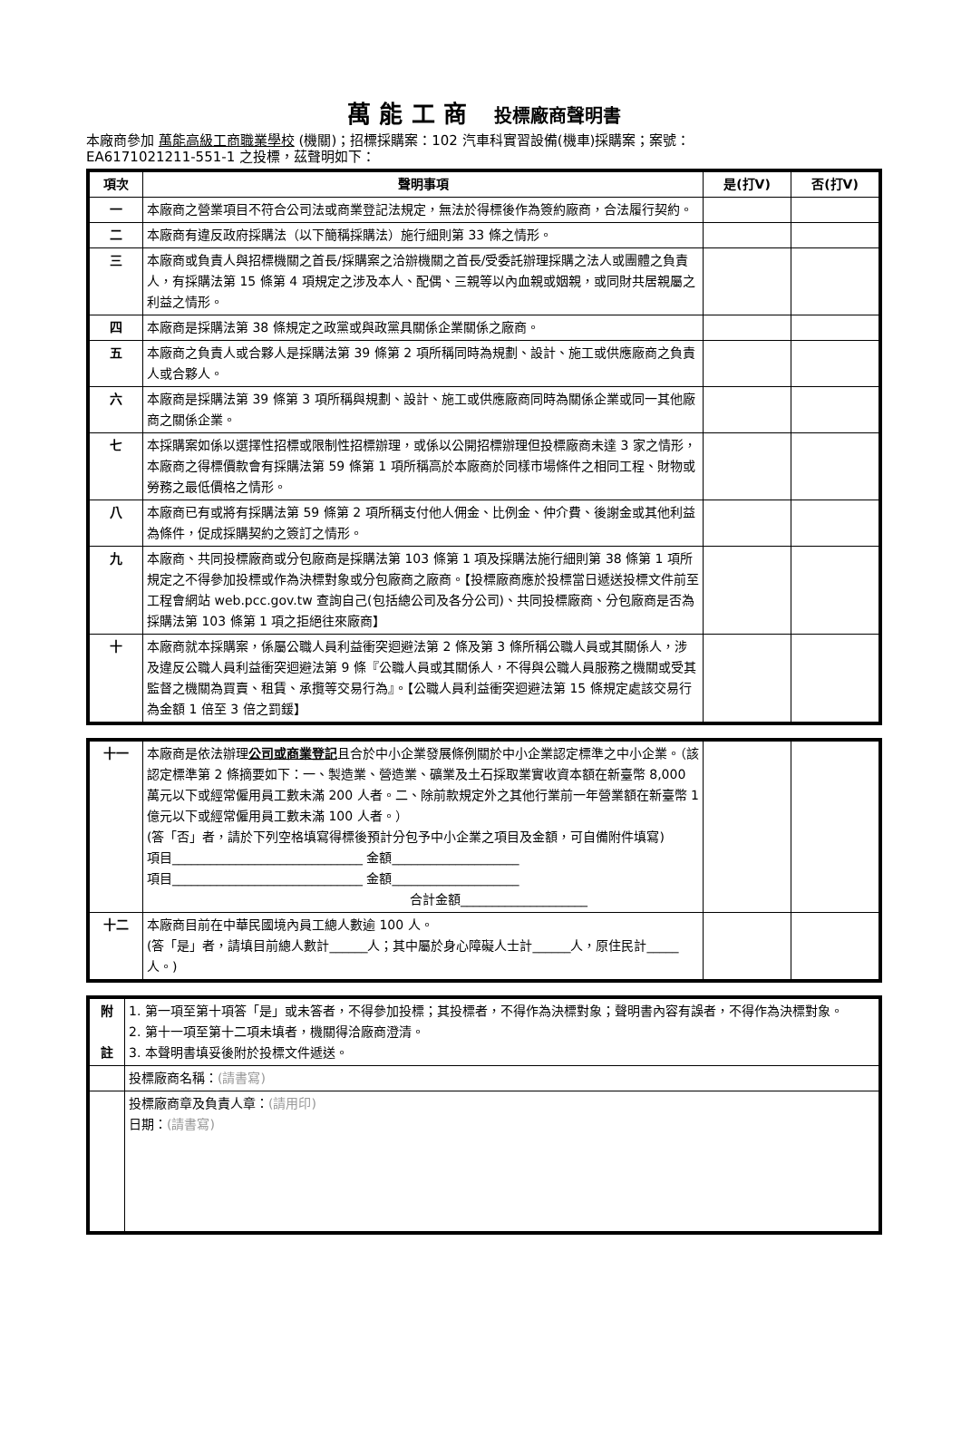萬 能 工 商 投標廠商聲明書
本廠商參加 萬能高級工商職業學校 (機關)；招標採購案：102 汽車科實習設備(機車)採購案；案號：
EA6171021211-551-1 之投標，茲聲明如下：
| 項次 | 聲明事項 | 是(打V) | 否(打V) |
| --- | --- | --- | --- |
| 一 | 本廠商之營業項目不符合公司法或商業登記法規定，無法於得標後作為簽約廠商，合法履行契約。 | | |
| 二 | 本廠商有違反政府採購法（以下簡稱採購法）施行細則第 33 條之情形。 | | |
| 三 | 本廠商或負責人與招標機關之首長/採購案之洽辦機關之首長/受委託辦理採購之法人或團體之負責人，有採購法第 15 條第 4 項規定之涉及本人、配偶、三親等以內血親或姻親，或同財共居親屬之利益之情形。 | | |
| 四 | 本廠商是採購法第 38 條規定之政黨或與政黨具關係企業關係之廠商。 | | |
| 五 | 本廠商之負責人或合夥人是採購法第 39 條第 2 項所稱同時為規劃、設計、施工或供應廠商之負責人或合夥人。 | | |
| 六 | 本廠商是採購法第 39 條第 3 項所稱與規劃、設計、施工或供應廠商同時為關係企業或同一其他廠商之關係企業。 | | |
| 七 | 本採購案如係以選擇性招標或限制性招標辦理，或係以公開招標辦理但投標廠商未達 3 家之情形，本廠商之得標價款會有採購法第 59 條第 1 項所稱高於本廠商於同樣市場條件之相同工程、財物或勞務之最低價格之情形。 | | |
| 八 | 本廠商已有或將有採購法第 59 條第 2 項所稱支付他人佣金、比例金、仲介費、後謝金或其他利益為條件，促成採購契約之簽訂之情形。 | | |
| 九 | 本廠商、共同投標廠商或分包廠商是採購法第 103 條第 1 項及採購法施行細則第 38 條第 1 項所規定之不得參加投標或作為決標對象或分包廠商之廠商。【投標廠商應於投標當日遞送投標文件前至工程會網站 web.pcc.gov.tw 查詢自己(包括總公司及各分公司)、共同投標廠商、分包廠商是否為採購法第 103 條第 1 項之拒絕往來廠商】 | | |
| 十 | 本廠商就本採購案，係屬公職人員利益衝突迴避法第 2 條及第 3 條所稱公職人員或其關係人，涉及違反公職人員利益衝突迴避法第 9 條『公職人員或其關係人，不得與公職人員服務之機關或受其監督之機關為買賣、租賃、承攬等交易行為』。【公職人員利益衝突迴避法第 15 條規定處該交易行為金額 1 倍至 3 倍之罰鍰】 | | |
| 十一 | 本廠商是依法辦理 公司或商業登記 且合於中小企業發展條例關於中小企業認定標準之中小企業。（該認定標準第 2 條摘要如下：一、製造業、營造業、礦業及土石採取業實收資本額在新臺幣 8,000 萬元以下或經常僱用員工數未滿 200 人者。二、除前款規定外之其他行業前一年營業額在新臺幣 1 億元以下或經常僱用員工數未滿 100 人者。） (答「否」者，請於下列空格填寫得標後預計分包予中小企業之項目及金額，可自備附件填寫) 項目______________________________ 金額____________________ 項目______________________________ 金額____________________ 合計金額____________________ | | |
| 十二 | 本廠商目前在中華民國境內員工總人數逾 100 人。 (答「是」者，請填目前總人數計______人；其中屬於身心障礙人士計______人，原住民計_____人。) | | |
| 附 註 | 1. 第一項至第十項答「是」或未答者，不得參加投標；其投標者，不得作為決標對象；聲明書內容有誤者，不得作為決標對象。 2. 第十一項至第十二項未填者，機關得洽廠商澄清。 3. 本聲明書填妥後附於投標文件遞送。 |
| | 投標廠商名稱： (請書寫) |
| | 投標廠商章及負責人章： (請用印) 日期： (請書寫) |